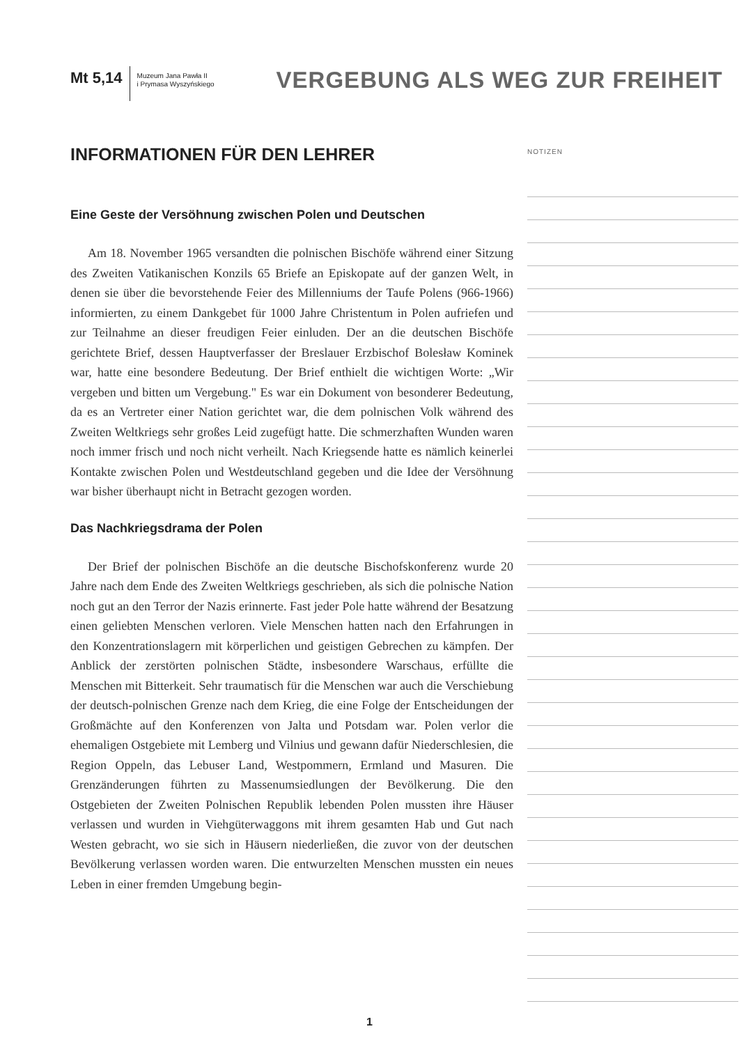Mt 5,14
Muzeum Jana Pawła II
i Prymasa Wyszyńskiego
VERGEBUNG ALS WEG ZUR FREIHEIT
INFORMATIONEN FÜR DEN LEHRER
Eine Geste der Versöhnung zwischen Polen und Deutschen
Am 18. November 1965 versandten die polnischen Bischöfe während einer Sitzung des Zweiten Vatikanischen Konzils 65 Briefe an Episkopate auf der ganzen Welt, in denen sie über die bevorstehende Feier des Millenniums der Taufe Polens (966-1966) informierten, zu einem Dankgebet für 1000 Jahre Christentum in Polen aufriefen und zur Teilnahme an dieser freudigen Feier einluden. Der an die deutschen Bischöfe gerichtete Brief, dessen Hauptverfasser der Breslauer Erzbischof Bolesław Kominek war, hatte eine besondere Bedeutung. Der Brief enthielt die wichtigen Worte: „Wir vergeben und bitten um Vergebung." Es war ein Dokument von besonderer Bedeutung, da es an Vertreter einer Nation gerichtet war, die dem polnischen Volk während des Zweiten Weltkriegs sehr großes Leid zugefügt hatte. Die schmerzhaften Wunden waren noch immer frisch und noch nicht verheilt. Nach Kriegsende hatte es nämlich keinerlei Kontakte zwischen Polen und Westdeutschland gegeben und die Idee der Versöhnung war bisher überhaupt nicht in Betracht gezogen worden.
Das Nachkriegsdrama der Polen
Der Brief der polnischen Bischöfe an die deutsche Bischofskonferenz wurde 20 Jahre nach dem Ende des Zweiten Weltkriegs geschrieben, als sich die polnische Nation noch gut an den Terror der Nazis erinnerte. Fast jeder Pole hatte während der Besatzung einen geliebten Menschen verloren. Viele Menschen hatten nach den Erfahrungen in den Konzentrationslagern mit körperlichen und geistigen Gebrechen zu kämpfen. Der Anblick der zerstörten polnischen Städte, insbesondere Warschaus, erfüllte die Menschen mit Bitterkeit. Sehr traumatisch für die Menschen war auch die Verschiebung der deutsch-polnischen Grenze nach dem Krieg, die eine Folge der Entscheidungen der Großmächte auf den Konferenzen von Jalta und Potsdam war. Polen verlor die ehemaligen Ostgebiete mit Lemberg und Vilnius und gewann dafür Niederschlesien, die Region Oppeln, das Lebuser Land, Westpommern, Ermland und Masuren. Die Grenzänderungen führten zu Massenumsiedlungen der Bevölkerung. Die den Ostgebieten der Zweiten Polnischen Republik lebenden Polen mussten ihre Häuser verlassen und wurden in Viehgüterwaggons mit ihrem gesamten Hab und Gut nach Westen gebracht, wo sie sich in Häusern niederließen, die zuvor von der deutschen Bevölkerung verlassen worden waren. Die entwurzelten Menschen mussten ein neues Leben in einer fremden Umgebung begin-
NOTIZEN
1